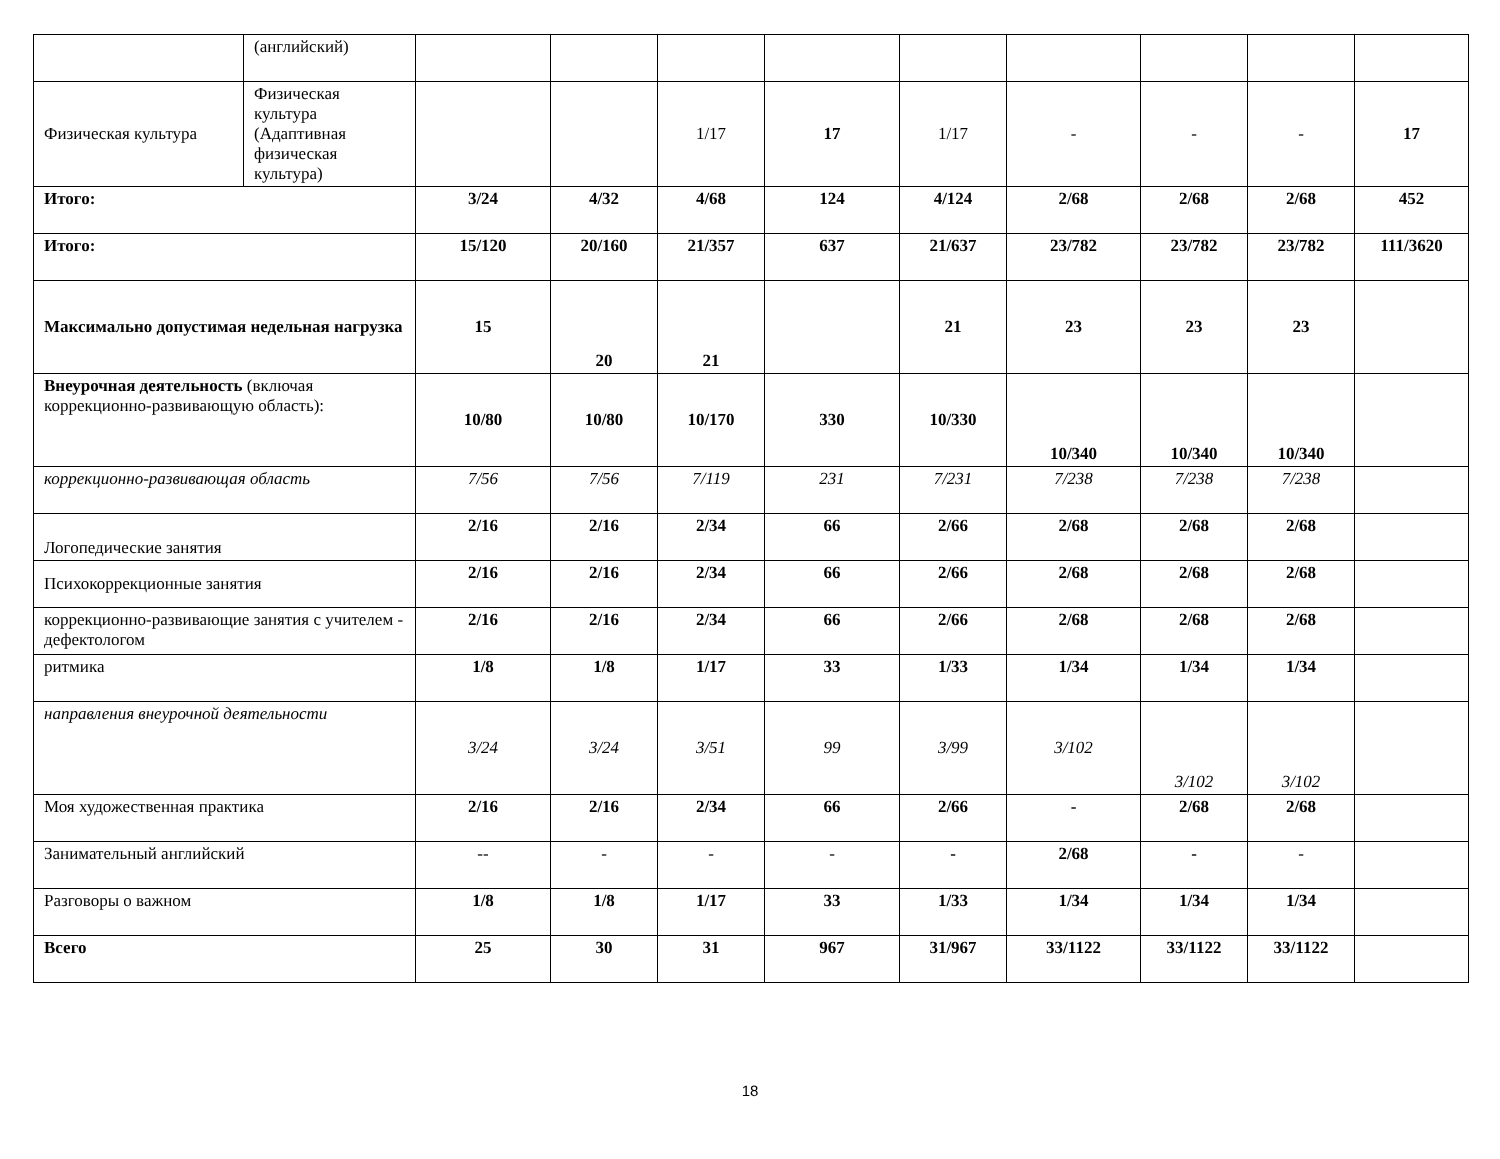| | (английский) | | | | | | | | | |
| Физическая культура | Физическая культура (Адаптивная физическая культура) | | | 1/17 | 17 | 1/17 | - | - | - | 17 |
| Итого: | | 3/24 | 4/32 | 4/68 | 124 | 4/124 | 2/68 | 2/68 | 2/68 | 452 |
| Итого: | | 15/120 | 20/160 | 21/357 | 637 | 21/637 | 23/782 | 23/782 | 23/782 | 111/3620 |
| Максимально допустимая недельная нагрузка | | 15 | 20 | 21 | | 21 | 23 | 23 | 23 | |
| Внеурочная деятельность (включая коррекционно-развивающую область): | | 10/80 | 10/80 | 10/170 | 330 | 10/330 | 10/340 | 10/340 | 10/340 | |
| коррекционно-развивающая область | | 7/56 | 7/56 | 7/119 | 231 | 7/231 | 7/238 | 7/238 | 7/238 | |
| Логопедические занятия | | 2/16 | 2/16 | 2/34 | 66 | 2/66 | 2/68 | 2/68 | 2/68 | |
| Психокоррекционные занятия | | 2/16 | 2/16 | 2/34 | 66 | 2/66 | 2/68 | 2/68 | 2/68 | |
| коррекционно-развивающие занятия с учителем - дефектологом | | 2/16 | 2/16 | 2/34 | 66 | 2/66 | 2/68 | 2/68 | 2/68 | |
| ритмика | | 1/8 | 1/8 | 1/17 | 33 | 1/33 | 1/34 | 1/34 | 1/34 | |
| направления внеурочной деятельности | | 3/24 | 3/24 | 3/51 | 99 | 3/99 | 3/102 | 3/102 | 3/102 | |
| Моя художественная практика | | 2/16 | 2/16 | 2/34 | 66 | 2/66 | - | 2/68 | 2/68 | |
| Занимательный английский | | -- | - | - | - | - | 2/68 | - | - | |
| Разговоры о важном | | 1/8 | 1/8 | 1/17 | 33 | 1/33 | 1/34 | 1/34 | 1/34 | |
| Всего | | 25 | 30 | 31 | 967 | 31/967 | 33/1122 | 33/1122 | 33/1122 | |
18